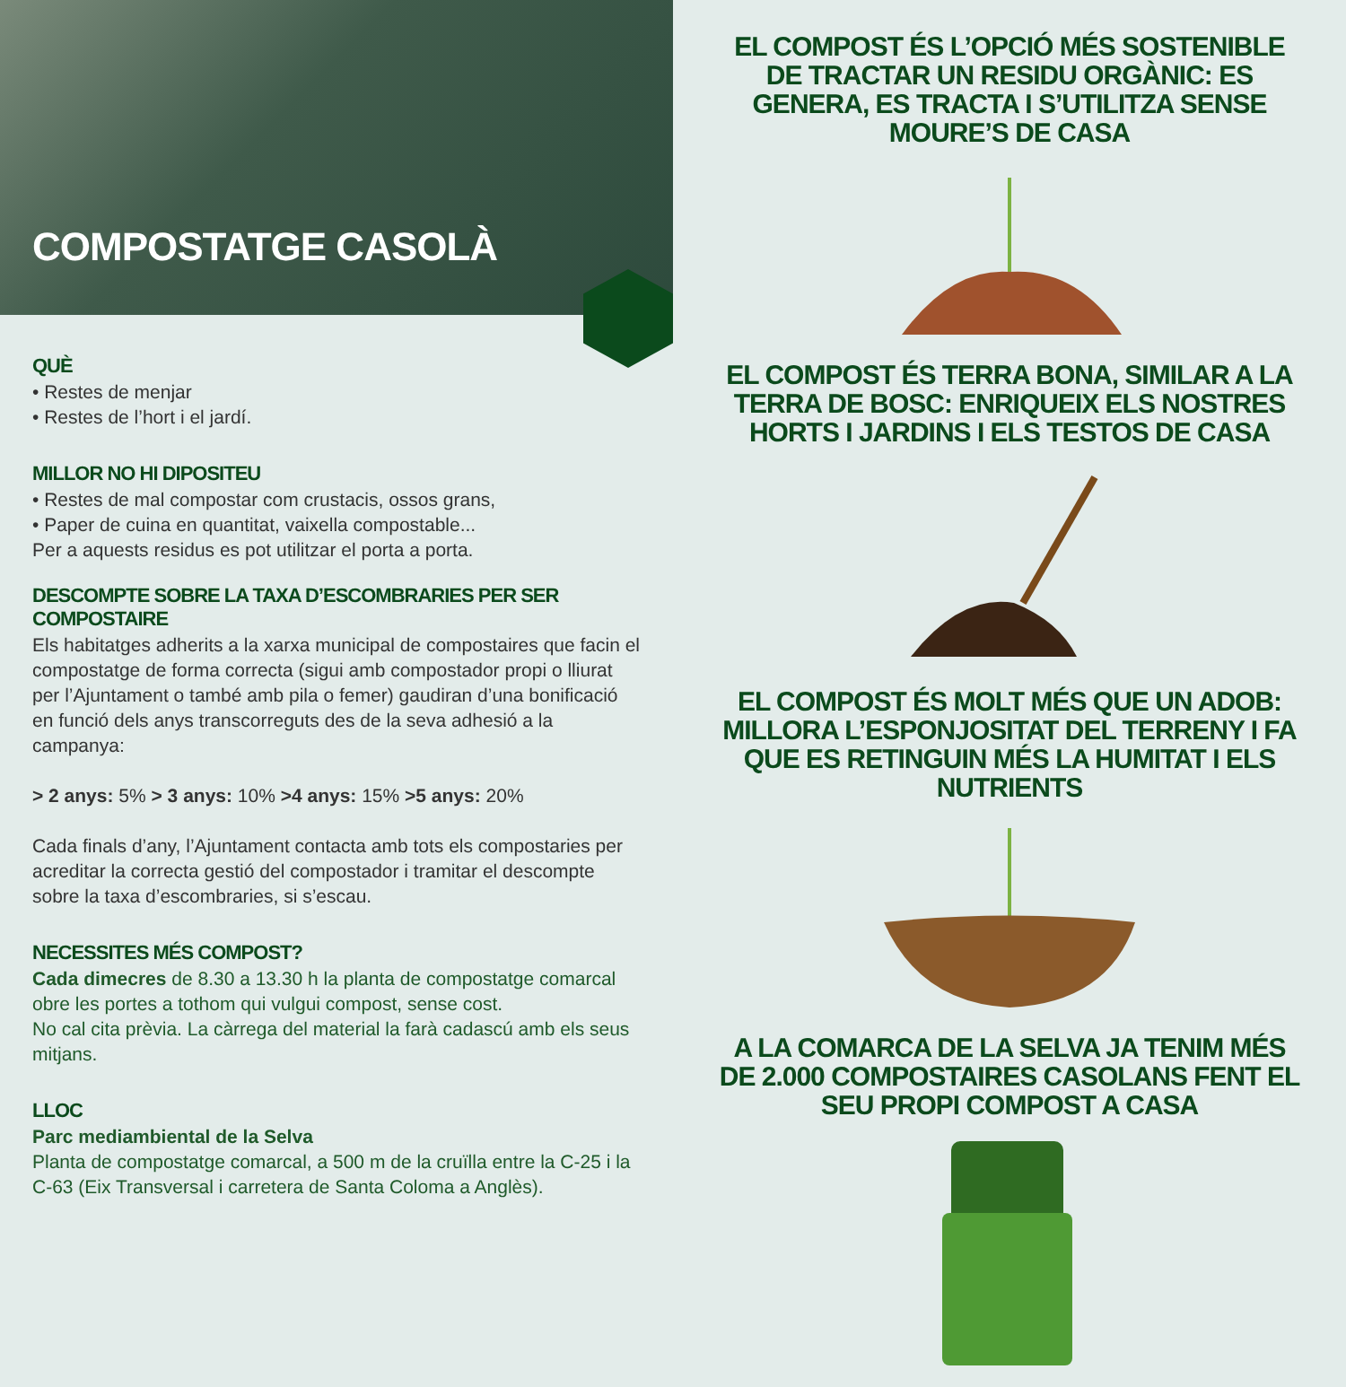COMPOSTATGE CASOLÀ
QUÈ
• Restes de menjar
• Restes de l’hort i el jardí.
MILLOR NO HI DIPOSITEU
• Restes de mal compostar com crustacis, ossos grans,
• Paper de cuina en quantitat, vaixella compostable...
Per a aquests residus es pot utilitzar el porta a porta.
DESCOMPTE SOBRE LA TAXA D’ESCOMBRARIES PER SER COMPOSTAIRE
Els habitatges adherits a la xarxa municipal de compostaires que facin el compostatge de forma correcta (sigui amb compostador propi o lliurat per l’Ajuntament o també amb pila o femer) gaudiran d’una bonificació en funció dels anys transcorreguts des de la seva adhesió a la campanya:
> 2 anys: 5% > 3 anys: 10% >4 anys: 15% >5 anys: 20%
Cada finals d’any, l’Ajuntament contacta amb tots els compostaries per acreditar la correcta gestió del compostador i tramitar el descompte sobre la taxa d’escombraries, si s’escau.
NECESSITES MÉS COMPOST?
Cada dimecres de 8.30 a 13.30 h la planta de compostatge comarcal obre les portes a tothom qui vulgui compost, sense cost.
No cal cita prèvia. La càrrega del material la farà cadascú amb els seus mitjans.
LLOC
Parc mediambiental de la Selva
Planta de compostatge comarcal, a 500 m de la cruïlla entre la C-25 i la C-63 (Eix Transversal i carretera de Santa Coloma a Anglès).
EL COMPOST ÉS L’OPCIÓ MÉS SOSTENIBLE DE TRACTAR UN RESIDU ORGÀNIC: ES GENERA, ES TRACTA I S’UTILITZA SENSE MOURE’S DE CASA
EL COMPOST ÉS TERRA BONA, SIMILAR A LA TERRA DE BOSC: ENRIQUEIX ELS NOSTRES HORTS I JARDINS I ELS TESTOS DE CASA
EL COMPOST ÉS MOLT MÉS QUE UN ADOB: MILLORA L’ESPONJOSITAT DEL TERRENY I FA QUE ES RETINGUIN MÉS LA HUMITAT I ELS NUTRIENTS
A LA COMARCA DE LA SELVA JA TENIM MÉS DE 2.000 COMPOSTAIRES CASOLANS FENT EL SEU PROPI COMPOST A CASA